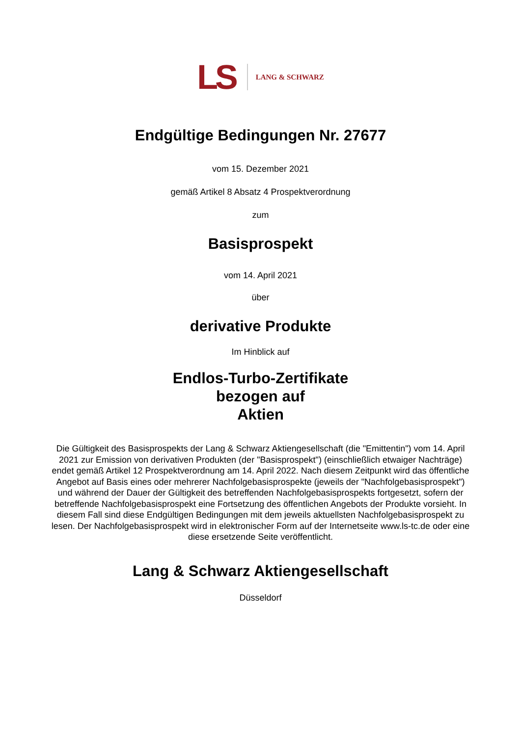LS LANG & SCHWARZ
Endgültige Bedingungen Nr. 27677
vom 15. Dezember 2021
gemäß Artikel 8 Absatz 4 Prospektverordnung
zum
Basisprospekt
vom 14. April 2021
über
derivative Produkte
Im Hinblick auf
Endlos-Turbo-Zertifikate
bezogen auf
Aktien
Die Gültigkeit des Basisprospekts der Lang & Schwarz Aktiengesellschaft (die "Emittentin") vom 14. April 2021 zur Emission von derivativen Produkten (der "Basisprospekt") (einschließlich etwaiger Nachträge) endet gemäß Artikel 12 Prospektverordnung am 14. April 2022. Nach diesem Zeitpunkt wird das öffentliche Angebot auf Basis eines oder mehrerer Nachfolgebasisprospekte (jeweils der "Nachfolgebasisprospekt") und während der Dauer der Gültigkeit des betreffenden Nachfolgebasisprospekts fortgesetzt, sofern der betreffende Nachfolgebasisprospekt eine Fortsetzung des öffentlichen Angebots der Produkte vorsieht. In diesem Fall sind diese Endgültigen Bedingungen mit dem jeweils aktuellsten Nachfolgebasisprospekt zu lesen. Der Nachfolgebasisprospekt wird in elektronischer Form auf der Internetseite www.ls-tc.de oder eine diese ersetzende Seite veröffentlicht.
Lang & Schwarz Aktiengesellschaft
Düsseldorf